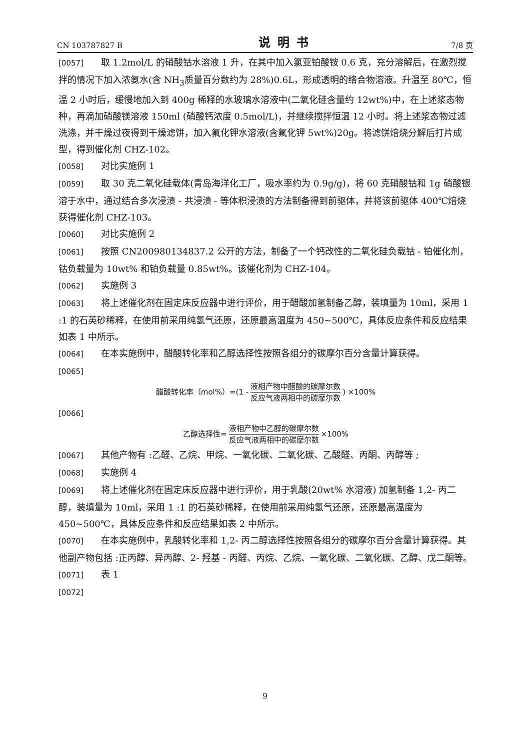CN 103787827 B 说明书 7/8 页
[0057] 取 1.2mol/L 的硝酸钴水溶液 1 升，在其中加入氯亚铂酸铵 0.6 克，充分溶解后，在激烈搅拌的情况下加入浓氨水(含 NH<sub>3</sub>质量百分数约为 28%)0.6L，形成透明的络合物溶液。升温至 80℃，恒温 2 小时后，缓慢地加入到 400g 稀释的水玻璃水溶液中(二氧化硅含量约 12wt%)中，在上述浆态物种，再滴加硝酸镁溶液 150ml (硝酸钙浓度 0.5mol/L)，并继续搅拌恒温 12 小时。将上述浆态物过滤洗涤，并干燥过夜得到干燥滤饼，加入氟化钾水溶液(含氟化钾 5wt%)20g。将滤饼焙烧分解后打片成型，得到催化剂 CHZ-102。
[0058] 对比实施例 1
[0059] 取 30 克二氧化硅载体(青岛海洋化工厂，吸水率约为 0.9g/g)，将 60 克硝酸钴和 1g 硝酸银溶于水中，通过结合多次浸渍 - 共浸渍 - 等体积浸渍的方法制备得到前驱体，并将该前驱体 400℃焙烧获得催化剂 CHZ-103。
[0060] 对比实施例 2
[0061] 按照 CN200980134837.2 公开的方法，制备了一个钙改性的二氧化硅负载钴 - 铂催化剂，钴负载量为 10wt% 和铂负载量 0.85wt%。该催化剂为 CHZ-104。
[0062] 实施例 3
[0063] 将上述催化剂在固定床反应器中进行评价，用于醋酸加氢制备乙醇，装填量为 10ml，采用 1 :1 的石英砂稀释，在使用前采用纯氢气还原，还原最高温度为 450~500℃，具体反应条件和反应结果如表 1 中所示。
[0064] 在本实施例中，醋酸转化率和乙醇选择性按照各组分的碳摩尔百分含量计算获得。
[0065]
醋酸转化率（mol%）=(1 - 液相产物中醋酸的碳摩尔数 反应气液两相中的碳摩尔数) ×100%
[0066]
乙醇选择性= 液相产物中乙醇的碳摩尔数 反应气液两相中的碳摩尔数 ×100%
[0067] 其他产物有 :乙醛、乙烷、甲烷、一氧化碳、二氧化碳、乙酸醛、丙酮、丙醇等 ;
[0068] 实施例 4
[0069] 将上述催化剂在固定床反应器中进行评价，用于乳酸(20wt% 水溶液) 加氢制备 1,2- 丙二醇，装填量为 10ml，采用 1 :1 的石英砂稀释，在使用前采用纯氢气还原，还原最高温度为 450~500℃，具体反应条件和反应结果如表 2 中所示。
[0070] 在本实施例中，乳酸转化率和 1,2- 丙二醇选择性按照各组分的碳摩尔百分含量计算获得。其他副产物包括 :正丙醇、异丙醇、2- 羟基 - 丙醛、丙烷、乙烷、一氧化碳、二氧化碳、乙醇、戊二酮等。
[0071] 表 1
[0072]
9